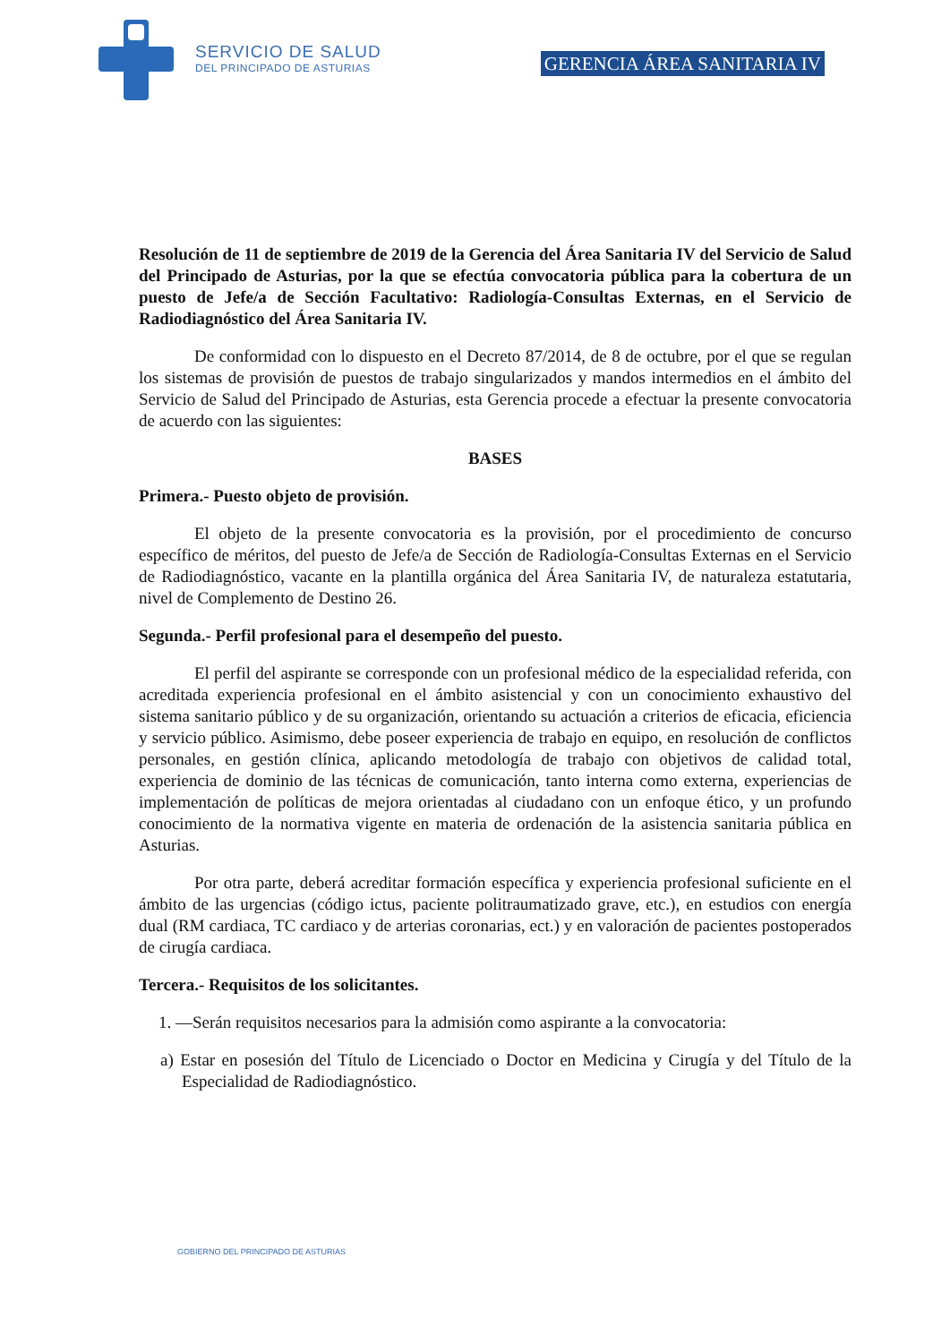SERVICIO DE SALUD
DEL PRINCIPADO DE ASTURIAS
GERENCIA ÁREA SANITARIA IV
Resolución de 11 de septiembre de 2019 de la Gerencia del Área Sanitaria IV del Servicio de Salud del Principado de Asturias, por la que se efectúa convocatoria pública para la cobertura de un puesto de Jefe/a de Sección Facultativo: Radiología-Consultas Externas, en el Servicio de Radiodiagnóstico del Área Sanitaria IV.
De conformidad con lo dispuesto en el Decreto 87/2014, de 8 de octubre, por el que se regulan los sistemas de provisión de puestos de trabajo singularizados y mandos intermedios en el ámbito del Servicio de Salud del Principado de Asturias, esta Gerencia procede a efectuar la presente convocatoria de acuerdo con las siguientes:
BASES
Primera.- Puesto objeto de provisión.
El objeto de la presente convocatoria es la provisión, por el procedimiento de concurso específico de méritos, del puesto de Jefe/a de Sección de Radiología-Consultas Externas en el Servicio de Radiodiagnóstico, vacante en la plantilla orgánica del Área Sanitaria IV, de naturaleza estatutaria, nivel de Complemento de Destino 26.
Segunda.- Perfil profesional para el desempeño del puesto.
El perfil del aspirante se corresponde con un profesional médico de la especialidad referida, con acreditada experiencia profesional en el ámbito asistencial y con un conocimiento exhaustivo del sistema sanitario público y de su organización, orientando su actuación a criterios de eficacia, eficiencia y servicio público. Asimismo, debe poseer experiencia de trabajo en equipo, en resolución de conflictos personales, en gestión clínica, aplicando metodología de trabajo con objetivos de calidad total, experiencia de dominio de las técnicas de comunicación, tanto interna como externa, experiencias de implementación de políticas de mejora orientadas al ciudadano con un enfoque ético, y un profundo conocimiento de la normativa vigente en materia de ordenación de la asistencia sanitaria pública en Asturias.
Por otra parte, deberá acreditar formación específica y experiencia profesional suficiente en el ámbito de las urgencias (código ictus, paciente politraumatizado grave, etc.), en estudios con energía dual (RM cardiaca, TC cardiaco y de arterias coronarias, ect.) y en valoración de pacientes postoperados de cirugía cardiaca.
Tercera.- Requisitos de los solicitantes.
1. —Serán requisitos necesarios para la admisión como aspirante a la convocatoria:
a) Estar en posesión del Título de Licenciado o Doctor en Medicina y Cirugía y del Título de la Especialidad de Radiodiagnóstico.
GOBIERNO DEL PRINCIPADO DE ASTURIAS